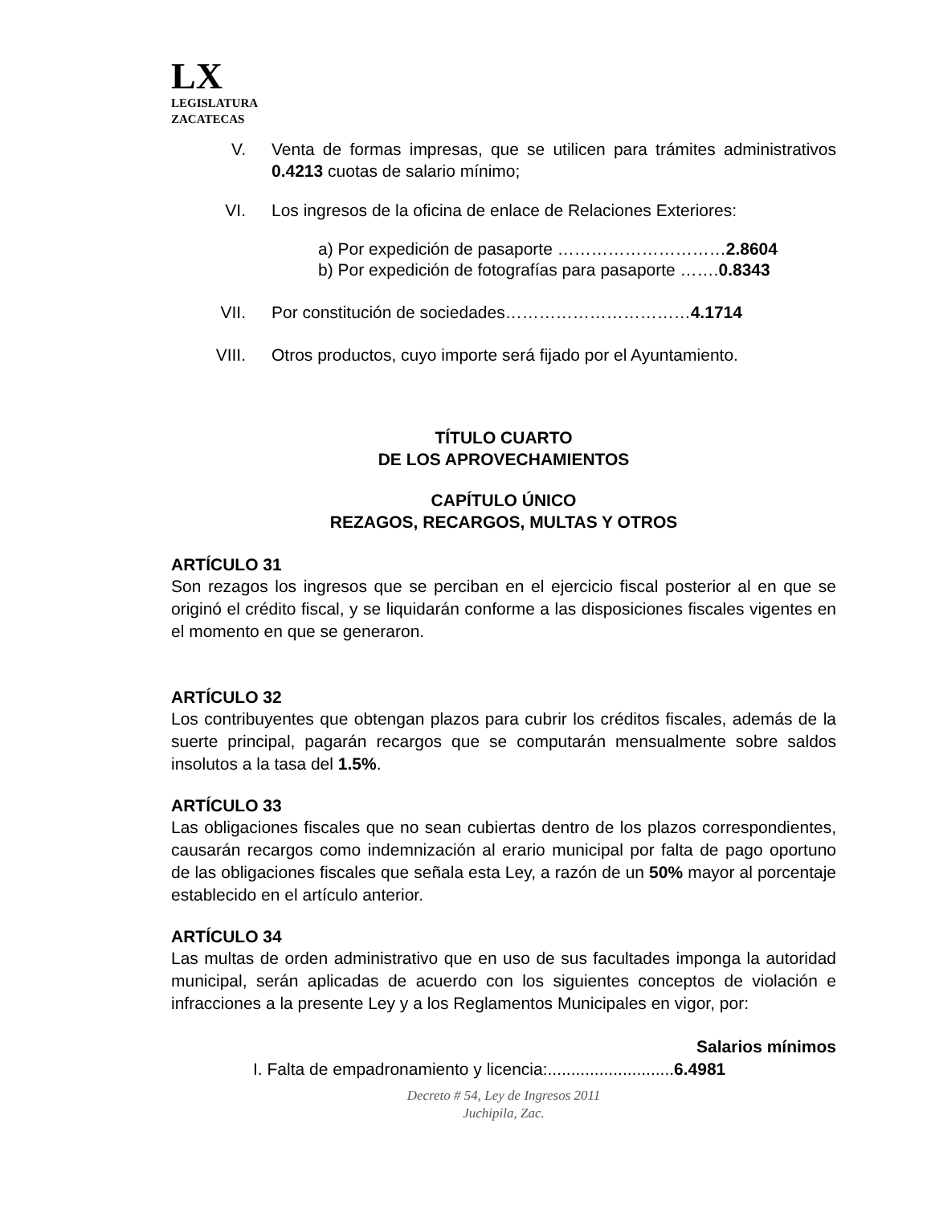LX
LEGISLATURA
ZACATECAS
V. Venta de formas impresas, que se utilicen para trámites administrativos 0.4213 cuotas de salario mínimo;
VI. Los ingresos de la oficina de enlace de Relaciones Exteriores:
a) Por expedición de pasaporte …………………………2.8604
b) Por expedición de fotografías para pasaporte …….0.8343
VII. Por constitución de sociedades……………………………4.1714
VIII. Otros productos, cuyo importe será fijado por el Ayuntamiento.
TÍTULO CUARTO
DE LOS APROVECHAMIENTOS
CAPÍTULO ÚNICO
REZAGOS, RECARGOS, MULTAS Y OTROS
ARTÍCULO 31
Son rezagos los ingresos que se perciban en el ejercicio fiscal posterior al en que se originó el crédito fiscal, y se liquidarán conforme a las disposiciones fiscales vigentes en el momento en que se generaron.
ARTÍCULO 32
Los contribuyentes que obtengan plazos para cubrir los créditos fiscales, además de la suerte principal, pagarán recargos que se computarán mensualmente sobre saldos insolutos a la tasa del 1.5%.
ARTÍCULO 33
Las obligaciones fiscales que no sean cubiertas dentro de los plazos correspondientes, causarán recargos como indemnización al erario municipal por falta de pago oportuno de las obligaciones fiscales que señala esta Ley, a razón de un 50% mayor al porcentaje establecido en el artículo anterior.
ARTÍCULO 34
Las multas de orden administrativo que en uso de sus facultades imponga la autoridad municipal, serán aplicadas de acuerdo con los siguientes conceptos de violación e infracciones a la presente Ley y a los Reglamentos Municipales en vigor, por:
Salarios mínimos
I. Falta de empadronamiento y licencia:...........................6.4981
Decreto # 54, Ley de Ingresos 2011
Juchipila, Zac.